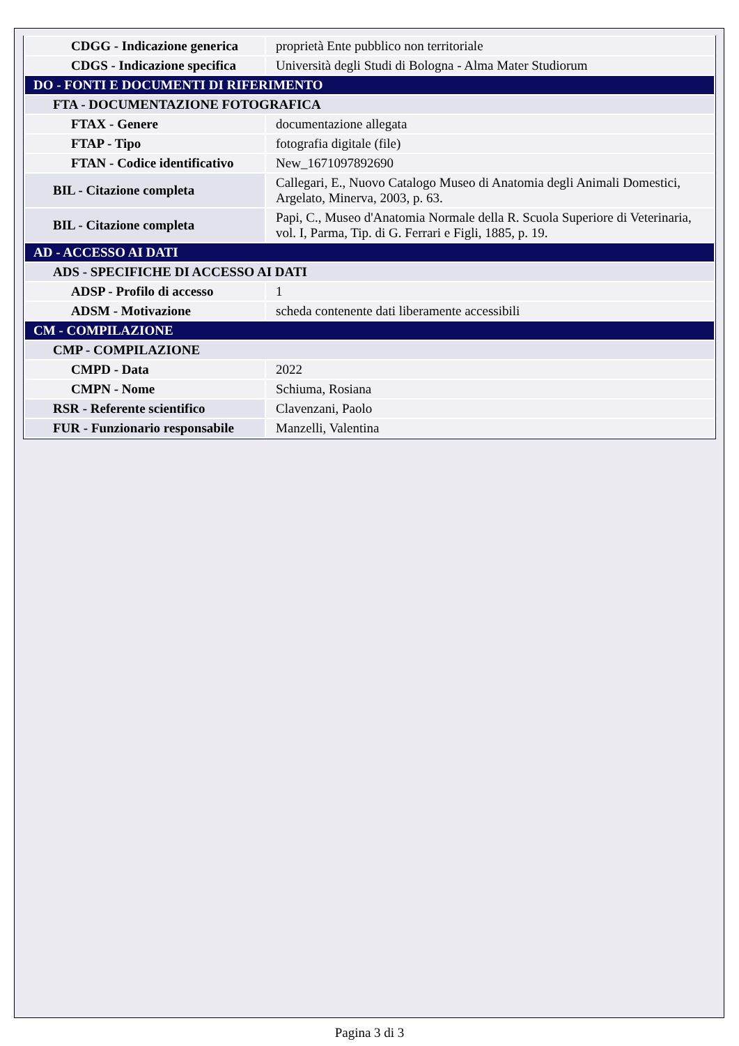| CDGG - Indicazione generica | proprietà Ente pubblico non territoriale |
| CDGS - Indicazione specifica | Università degli Studi di Bologna - Alma Mater Studiorum |
| DO - FONTI E DOCUMENTI DI RIFERIMENTO | |
| FTA - DOCUMENTAZIONE FOTOGRAFICA | |
| FTAX - Genere | documentazione allegata |
| FTAP - Tipo | fotografia digitale (file) |
| FTAN - Codice identificativo | New_1671097892690 |
| BIL - Citazione completa | Callegari, E., Nuovo Catalogo Museo di Anatomia degli Animali Domestici, Argelato, Minerva, 2003, p. 63. |
| BIL - Citazione completa | Papi, C., Museo d'Anatomia Normale della R. Scuola Superiore di Veterinaria, vol. I, Parma, Tip. di G. Ferrari e Figli, 1885, p. 19. |
| AD - ACCESSO AI DATI | |
| ADS - SPECIFICHE DI ACCESSO AI DATI | |
| ADSP - Profilo di accesso | 1 |
| ADSM - Motivazione | scheda contenente dati liberamente accessibili |
| CM - COMPILAZIONE | |
| CMP - COMPILAZIONE | |
| CMPD - Data | 2022 |
| CMPN - Nome | Schiuma, Rosiana |
| RSR - Referente scientifico | Clavenzani, Paolo |
| FUR - Funzionario responsabile | Manzelli, Valentina |
Pagina 3 di 3